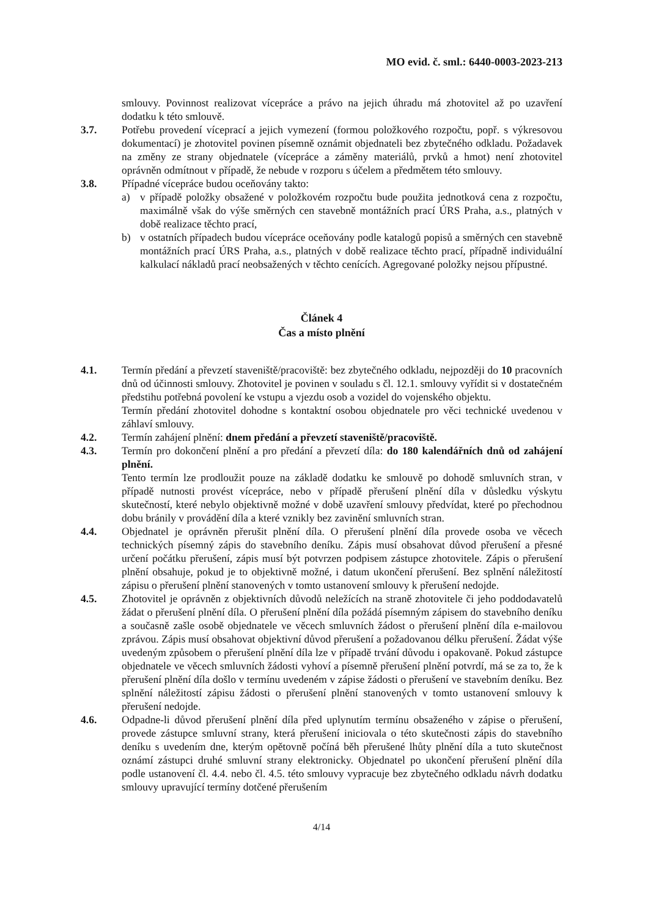MO evid. č. sml.: 6440-0003-2023-213
smlouvy. Povinnost realizovat vícepráce a právo na jejich úhradu má zhotovitel až po uzavření dodatku k této smlouvě.
3.7. Potřebu provedení víceprací a jejich vymezení (formou položkového rozpočtu, popř. s výkresovou dokumentací) je zhotovitel povinen písemně oznámit objednateli bez zbytečného odkladu. Požadavek na změny ze strany objednatele (vícepráce a záměny materiálů, prvků a hmot) není zhotovitel oprávněn odmítnout v případě, že nebude v rozporu s účelem a předmětem této smlouvy.
3.8. Případné vícepráce budou oceňovány takto:
a) v případě položky obsažené v položkovém rozpočtu bude použita jednotková cena z rozpočtu, maximálně však do výše směrných cen stavebně montážních prací ÚRS Praha, a.s., platných v době realizace těchto prací,
b) v ostatních případech budou vícepráce oceňovány podle katalogů popisů a směrných cen stavebně montážních prací ÚRS Praha, a.s., platných v době realizace těchto prací, případně individuální kalkulací nákladů prací neobsažených v těchto cenících. Agregované položky nejsou přípustné.
Článek 4
Čas a místo plnění
4.1. Termín předání a převzetí staveniště/pracoviště: bez zbytečného odkladu, nejpozději do 10 pracovních dnů od účinnosti smlouvy. Zhotovitel je povinen v souladu s čl. 12.1. smlouvy vyřídit si v dostatečném předstihu potřebná povolení ke vstupu a vjezdu osob a vozidel do vojenského objektu.
Termín předání zhotovitel dohodne s kontaktní osobou objednatele pro věci technické uvedenou v záhlaví smlouvy.
4.2. Termín zahájení plnění: dnem předání a převzetí staveniště/pracoviště.
4.3. Termín pro dokončení plnění a pro předání a převzetí díla: do 180 kalendářních dnů od zahájení plnění.
Tento termín lze prodloužit pouze na základě dodatku ke smlouvě po dohodě smluvních stran, v případě nutnosti provést vícepráce, nebo v případě přerušení plnění díla v důsledku výskytu skutečností, které nebylo objektivně možné v době uzavření smlouvy předvídat, které po přechodnou dobu bránily v provádění díla a které vznikly bez zavinění smluvních stran.
4.4. Objednatel je oprávněn přerušit plnění díla. O přerušení plnění díla provede osoba ve věcech technických písemný zápis do stavebního deníku. Zápis musí obsahovat důvod přerušení a přesné určení počátku přerušení, zápis musí být potvrzen podpisem zástupce zhotovitele. Zápis o přerušení plnění obsahuje, pokud je to objektivně možné, i datum ukončení přerušení. Bez splnění náležitostí zápisu o přerušení plnění stanovených v tomto ustanovení smlouvy k přerušení nedojde.
4.5. Zhotovitel je oprávněn z objektivních důvodů neležících na straně zhotovitele či jeho poddodavatelů žádat o přerušení plnění díla. O přerušení plnění díla požádá písemným zápisem do stavebního deníku a současně zašle osobě objednatele ve věcech smluvních žádost o přerušení plnění díla e-mailovou zprávou. Zápis musí obsahovat objektivní důvod přerušení a požadovanou délku přerušení. Žádat výše uvedeným způsobem o přerušení plnění díla lze v případě trvání důvodu i opakovaně. Pokud zástupce objednatele ve věcech smluvních žádosti vyhoví a písemně přerušení plnění potvrdí, má se za to, že k přerušení plnění díla došlo v termínu uvedeném v zápise žádosti o přerušení ve stavebním deníku. Bez splnění náležitostí zápisu žádosti o přerušení plnění stanovených v tomto ustanovení smlouvy k přerušení nedojde.
4.6. Odpadne-li důvod přerušení plnění díla před uplynutím termínu obsaženého v zápise o přerušení, provede zástupce smluvní strany, která přerušení iniciovala o této skutečnosti zápis do stavebního deníku s uvedením dne, kterým opětovně počíná běh přerušené lhůty plnění díla a tuto skutečnost oznámí zástupci druhé smluvní strany elektronicky. Objednatel po ukončení přerušení plnění díla podle ustanovení čl. 4.4. nebo čl. 4.5. této smlouvy vypracuje bez zbytečného odkladu návrh dodatku smlouvy upravující termíny dotčené přerušením
4/14